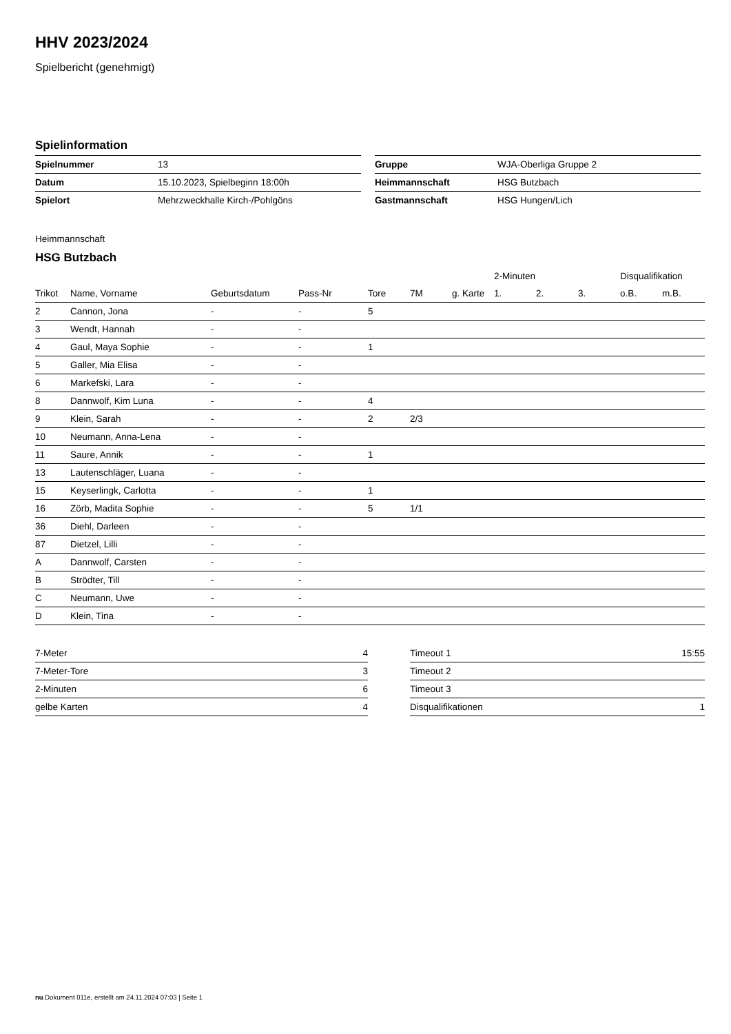HHV 2023/2024
Spielbericht (genehmigt)
Spielinformation
| Spielnummer | 13 |
| Datum | 15.10.2023, Spielbeginn 18:00h |
| Spielort | Mehrzweckhalle Kirch-/Pohlgöns |
| Gruppe | WJA-Oberliga Gruppe 2 |
| Heimmannschaft | HSG Butzbach |
| Gastmannschaft | HSG Hungen/Lich |
Heimmannschaft
HSG Butzbach
| | | | | | | | 2-Minuten | | | Disqualifikation | |
| --- | --- | --- | --- | --- | --- | --- | --- | --- | --- | --- | --- |
| Trikot | Name, Vorname | Geburtsdatum | Pass-Nr | Tore | 7M | g. Karte | 1. | 2. | 3. | o.B. | m.B. |
| 2 | Cannon, Jona | - | - | 5 | | | | | | | |
| 3 | Wendt, Hannah | - | - | | | | | | | | |
| 4 | Gaul, Maya Sophie | - | - | 1 | | | | | | | |
| 5 | Galler, Mia Elisa | - | - | | | | | | | | |
| 6 | Markefski, Lara | - | - | | | | | | | | |
| 8 | Dannwolf, Kim Luna | - | - | 4 | | | | | | | |
| 9 | Klein, Sarah | - | - | 2 | 2/3 | | | | | | |
| 10 | Neumann, Anna-Lena | - | - | | | | | | | | |
| 11 | Saure, Annik | - | - | 1 | | | | | | | |
| 13 | Lautenschläger, Luana | - | - | | | | | | | | |
| 15 | Keyserlingk, Carlotta | - | - | 1 | | | | | | | |
| 16 | Zörb, Madita Sophie | - | - | 5 | 1/1 | | | | | | |
| 36 | Diehl, Darleen | - | - | | | | | | | | |
| 87 | Dietzel, Lilli | - | - | | | | | | | | |
| A | Dannwolf, Carsten | - | - | | | | | | | | |
| B | Strödter, Till | - | - | | | | | | | | |
| C | Neumann, Uwe | - | - | | | | | | | | |
| D | Klein, Tina | - | - | | | | | | | | |
| 7-Meter | 4 |
| 7-Meter-Tore | 3 |
| 2-Minuten | 6 |
| gelbe Karten | 4 |
| Timeout 1 | 15:55 |
| Timeout 2 | |
| Timeout 3 | |
| Disqualifikationen | 1 |
nu.Dokument 011e, erstellt am 24.11.2024 07:03 | Seite 1